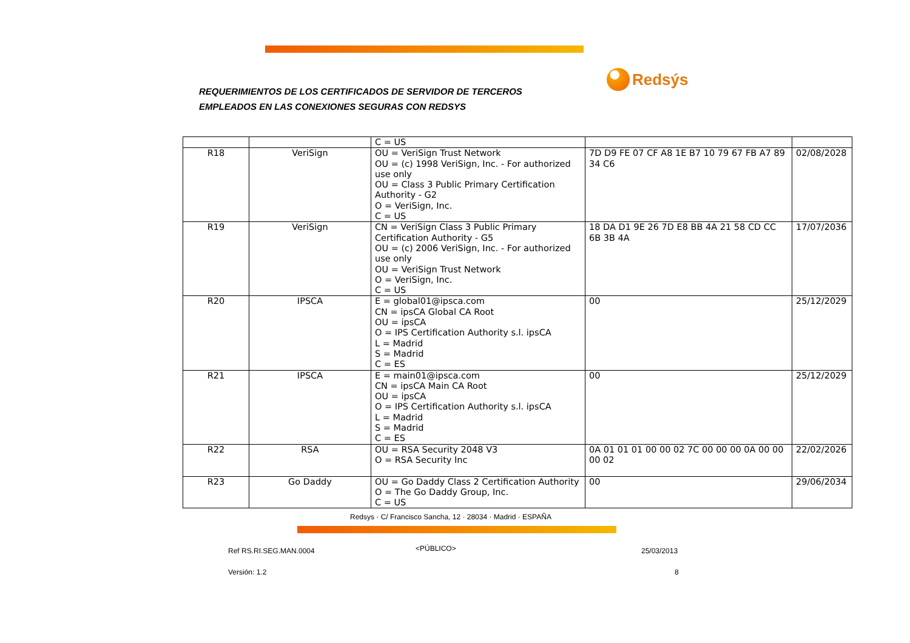REQUERIMIENTOS DE LOS CERTIFICADOS DE SERVIDOR DE TERCEROS
EMPLEADOS EN LAS CONEXIONES SEGURAS CON REDSYS
Redsýs
| | | C = US | | |
| R18 | VeriSign | OU = VeriSign Trust Network OU = (c) 1998 VeriSign, Inc. - For authorized use only OU = Class 3 Public Primary Certification Authority - G2 O = VeriSign, Inc. C = US | 7D D9 FE 07 CF A8 1E B7 10 79 67 FB A7 89 34 C6 | 02/08/2028 |
| R19 | VeriSign | CN = VeriSign Class 3 Public Primary Certification Authority - G5 OU = (c) 2006 VeriSign, Inc. - For authorized use only OU = VeriSign Trust Network O = VeriSign, Inc. C = US | 18 DA D1 9E 26 7D E8 BB 4A 21 58 CD CC 6B 3B 4A | 17/07/2036 |
| R20 | IPSCA | E = global01@ipsca.com CN = ipsCA Global CA Root OU = ipsCA O = IPS Certification Authority s.l. ipsCA L = Madrid S = Madrid C = ES | 00 | 25/12/2029 |
| R21 | IPSCA | E = main01@ipsca.com CN = ipsCA Main CA Root OU = ipsCA O = IPS Certification Authority s.l. ipsCA L = Madrid S = Madrid C = ES | 00 | 25/12/2029 |
| R22 | RSA | OU = RSA Security 2048 V3 O = RSA Security Inc | 0A 01 01 01 00 00 02 7C 00 00 00 0A 00 00 00 02 | 22/02/2026 |
| R23 | Go Daddy | OU = Go Daddy Class 2 Certification Authority O = The Go Daddy Group, Inc. C = US | 00 | 29/06/2034 |
Redsys · C/ Francisco Sancha, 12 · 28034 · Madrid · ESPAÑA
Ref RS.RI.SEG.MAN.0004 <PÚBLICO> 25/03/2013
Versión: 1.2 8